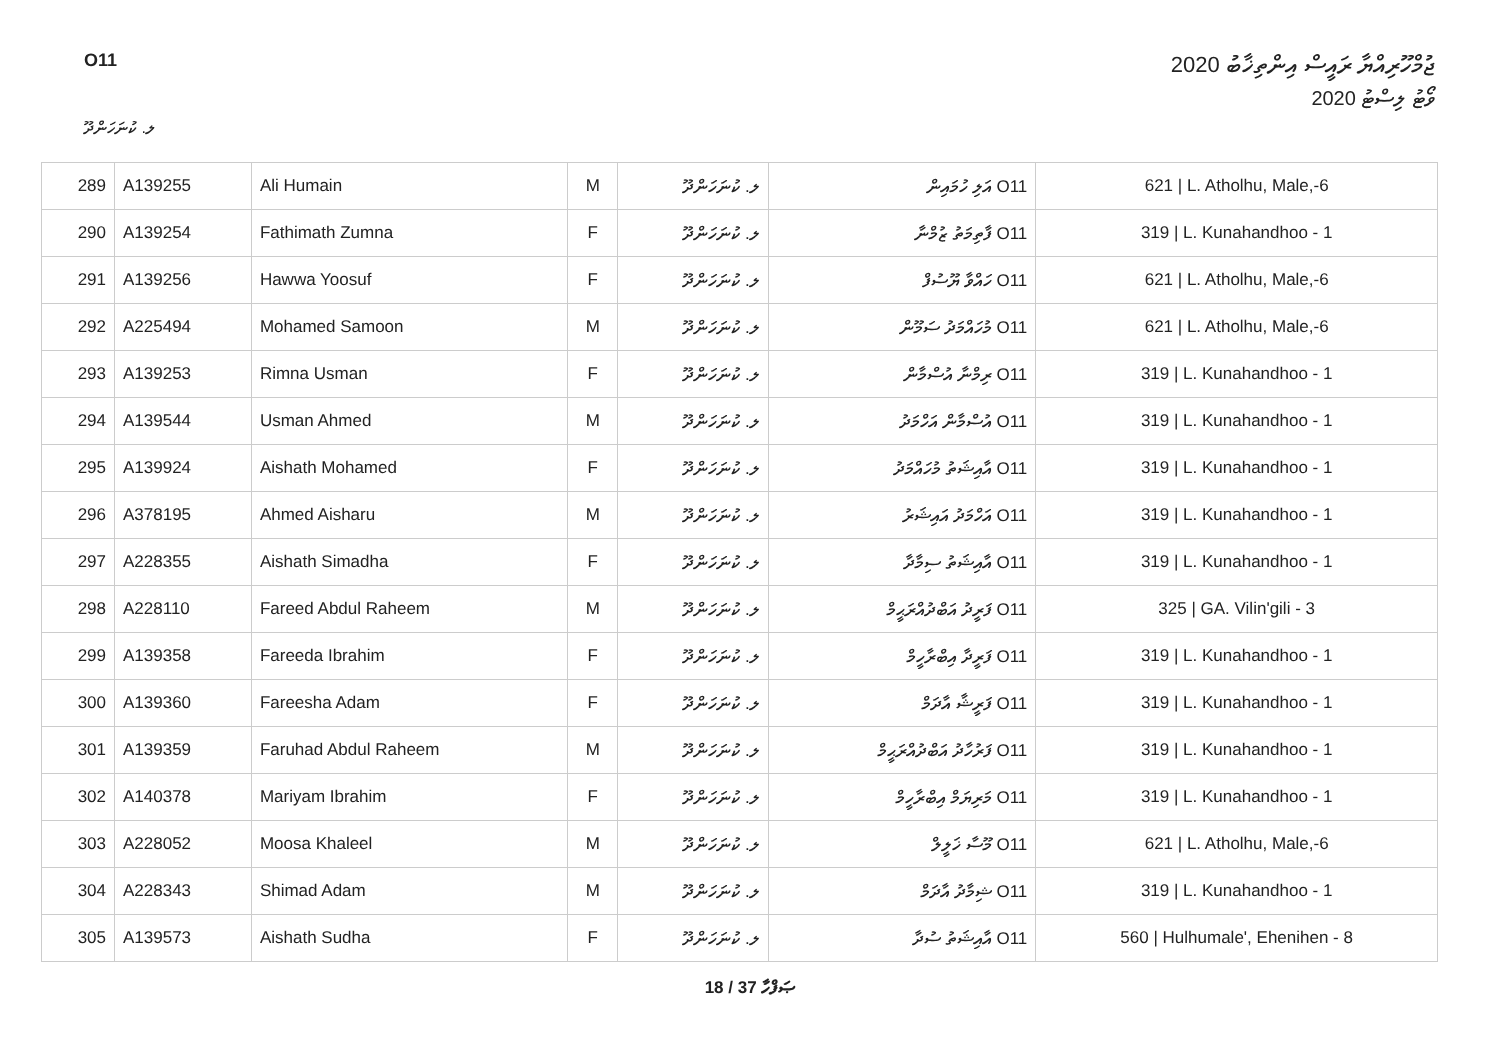O11
ޖުމްހޫރިއްޔާ ރައީސް އިންތިޚާބު 2020
ވޯޓު ލިސްޓު 2020
ލ. ކުނަހަންދޫ
| 289 | A139255 | Ali Humain | M | ލ. ކުނަހަންދޫ | O11 އަލި ހުމައިން | 621 / L. Atholhu, Male,-6 |
| 290 | A139254 | Fathimath Zumna | F | ލ. ކުނަހަންދޫ | O11 ފާތިމަތު ޒުމްނާ | 319 / L. Kunahandhoo - 1 |
| 291 | A139256 | Hawwa Yoosuf | F | ލ. ކުނަހަންދޫ | O11 ހައްވާ ޔޫސުފް | 621 / L. Atholhu, Male,-6 |
| 292 | A225494 | Mohamed Samoon | M | ލ. ކުނަހަންދޫ | O11 މުހައްމަދު ސަމޫން | 621 / L. Atholhu, Male,-6 |
| 293 | A139253 | Rimna Usman | F | ލ. ކުނަހަންދޫ | O11 ރިމްނާ އުސްމާން | 319 / L. Kunahandhoo - 1 |
| 294 | A139544 | Usman Ahmed | M | ލ. ކުނަހަންދޫ | O11 އުސްމާން އަހްމަދު | 319 / L. Kunahandhoo - 1 |
| 295 | A139924 | Aishath Mohamed | F | ލ. ކުނަހަންދޫ | O11 އާއިޝަތު މުހައްމަދު | 319 / L. Kunahandhoo - 1 |
| 296 | A378195 | Ahmed Aisharu | M | ލ. ކުނަހަންދޫ | O11 އަހްމަދު އައިޝަރު | 319 / L. Kunahandhoo - 1 |
| 297 | A228355 | Aishath Simadha | F | ލ. ކުނަހަންދޫ | O11 އާއިޝަތު ސިމާދާ | 319 / L. Kunahandhoo - 1 |
| 298 | A228110 | Fareed Abdul Raheem | M | ލ. ކުނަހަންދޫ | O11 ފަރީދު އަބްދުއްރަޙީމް | 325 / GA. Vilin'gili - 3 |
| 299 | A139358 | Fareeda Ibrahim | F | ލ. ކުނަހަންދޫ | O11 ފަރީދާ އިބްރާހީމް | 319 / L. Kunahandhoo - 1 |
| 300 | A139360 | Fareesha Adam | F | ލ. ކުނަހަންދޫ | O11 ފަރީޝާ އާދަމް | 319 / L. Kunahandhoo - 1 |
| 301 | A139359 | Faruhad Abdul Raheem | M | ލ. ކުނަހަންދޫ | O11 ފަރުހާދު އަބްދުއްރަޙީމް | 319 / L. Kunahandhoo - 1 |
| 302 | A140378 | Mariyam Ibrahim | F | ލ. ކުނަހަންދޫ | O11 މަރިޔަމް އިބްރާހީމް | 319 / L. Kunahandhoo - 1 |
| 303 | A228052 | Moosa Khaleel | M | ލ. ކުނަހަންދޫ | O11 މޫސާ ޚަލީލް | 621 / L. Atholhu, Male,-6 |
| 304 | A228343 | Shimad Adam | M | ލ. ކުނަހަންދޫ | O11 ޝިމާދު އާދަމް | 319 / L. Kunahandhoo - 1 |
| 305 | A139573 | Aishath Sudha | F | ލ. ކުނަހަންދޫ | O11 އާއިޝަތު ސުދާ | 560 / Hulhumale', Ehenihen - 8 |
18 / 37 ޞަފްހާ